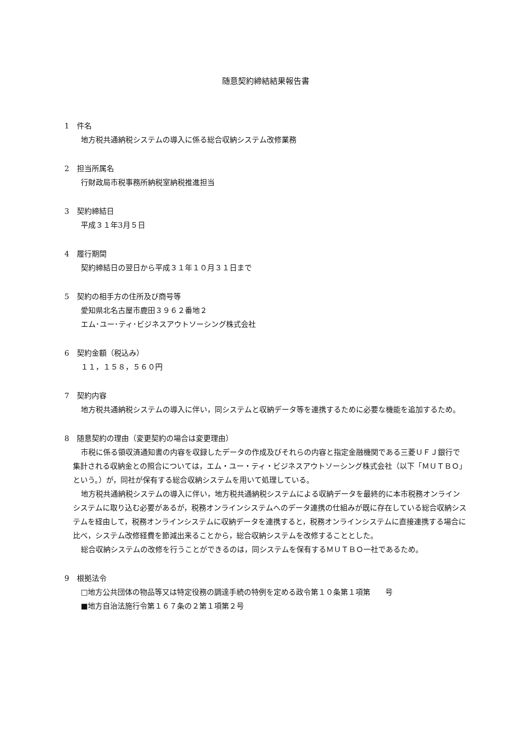随意契約締結結果報告書
1　件名
地方税共通納税システムの導入に係る総合収納システム改修業務
2　担当所属名
行財政局市税事務所納税室納税推進担当
3　契約締結日
平成３１年3月５日
4　履行期間
契約締結日の翌日から平成３１年１０月３１日まで
5　契約の相手方の住所及び商号等
愛知県北名古屋市鹿田３９６２番地２
エム･ユー･ティ･ビジネスアウトソーシング株式会社
6　契約金額（税込み）
１１，１５８，５６０円
7　契約内容
地方税共通納税システムの導入に伴い，同システムと収納データ等を連携するために必要な機能を追加するため。
8　随意契約の理由（変更契約の場合は変更理由）
市税に係る領収済通知書の内容を収録したデータの作成及びそれらの内容と指定金融機関である三菱ＵＦＪ銀行で集計される収納金との照合については，エム・ユー・ティ・ビジネスアウトソーシング株式会社（以下「ＭＵＴＢＯ」という。）が，同社が保有する総合収納システムを用いて処理している。
地方税共通納税システムの導入に伴い，地方税共通納税システムによる収納データを最終的に本市税務オンラインシステムに取り込む必要があるが，税務オンラインシステムへのデータ連携の仕組みが既に存在している総合収納システムを経由して，税務オンラインシステムに収納データを連携すると，税務オンラインシステムに直接連携する場合に比べ，システム改修経費を節減出来ることから，総合収納システムを改修することとした。
総合収納システムの改修を行うことができるのは，同システムを保有するＭＵＴＢＯ一社であるため。
9　根拠法令
□地方公共団体の物品等又は特定役務の調達手続の特例を定める政令第１０条第１項第　　号
■地方自治法施行令第１６７条の２第１項第２号